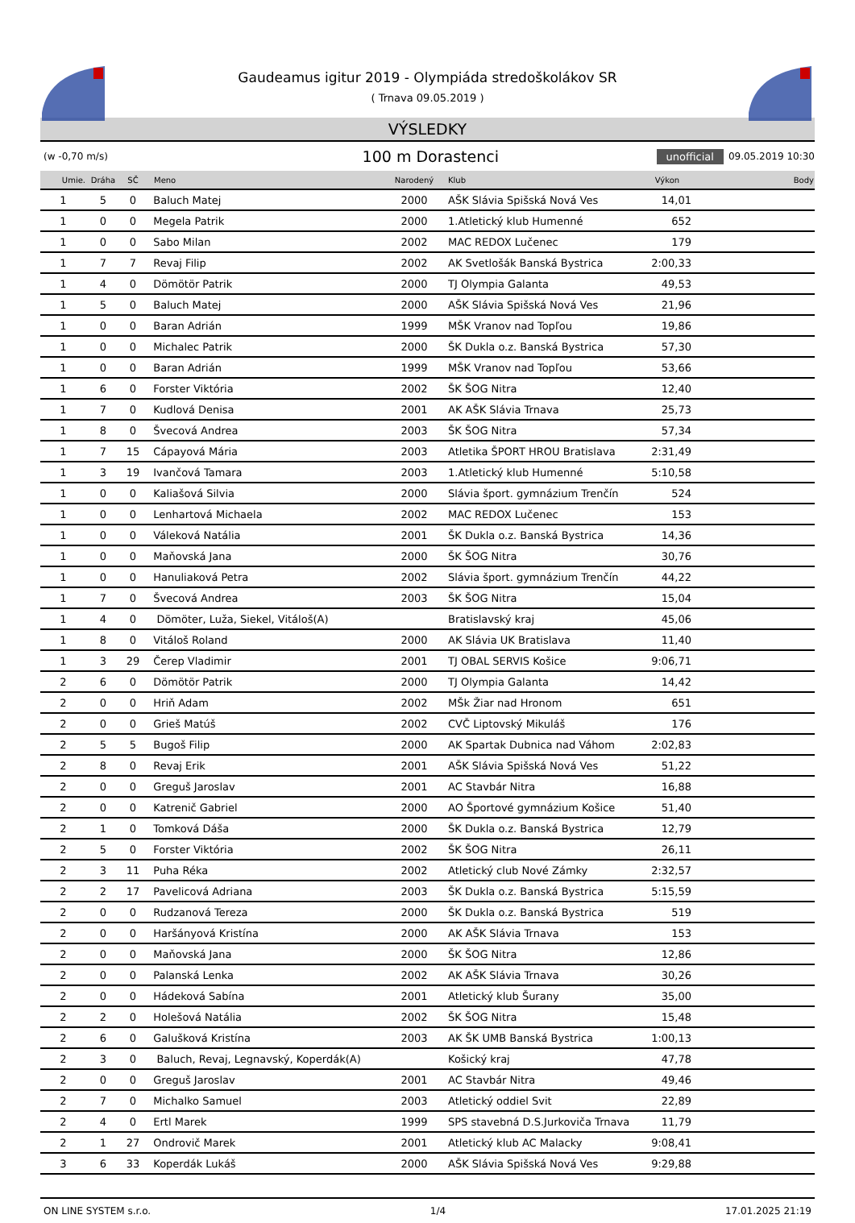Gaudeamus igitur 2019 - Olympiáda stredoškolákov SR
( Trnava 09.05.2019 )
VÝSLEDKY
(w -0,70 m/s)
100 m Dorastenci
unofficial 09.05.2019 10:30
| Umie. | Dráha | SČ | Meno | Narodený | Klub | Výkon | Body |
| --- | --- | --- | --- | --- | --- | --- | --- |
| 1 | 5 | 0 | Baluch Matej | 2000 | AŠK Slávia Spišská Nová Ves | 14,01 | |
| 1 | 0 | 0 | Megela Patrik | 2000 | 1.Atletický klub Humenné | 652 | |
| 1 | 0 | 0 | Sabo Milan | 2002 | MAC REDOX Lučenec | 179 | |
| 1 | 7 | 7 | Revaj Filip | 2002 | AK Svetlošák Banská Bystrica | 2:00,33 | |
| 1 | 4 | 0 | Dömötör Patrik | 2000 | TJ Olympia Galanta | 49,53 | |
| 1 | 5 | 0 | Baluch Matej | 2000 | AŠK Slávia Spišská Nová Ves | 21,96 | |
| 1 | 0 | 0 | Baran Adrián | 1999 | MŠK Vranov nad Topľou | 19,86 | |
| 1 | 0 | 0 | Michalec Patrik | 2000 | ŠK Dukla o.z. Banská Bystrica | 57,30 | |
| 1 | 0 | 0 | Baran Adrián | 1999 | MŠK Vranov nad Topľou | 53,66 | |
| 1 | 6 | 0 | Forster Viktória | 2002 | ŠK ŠOG Nitra | 12,40 | |
| 1 | 7 | 0 | Kudlová Denisa | 2001 | AK AŠK Slávia Trnava | 25,73 | |
| 1 | 8 | 0 | Švecová Andrea | 2003 | ŠK ŠOG Nitra | 57,34 | |
| 1 | 7 | 15 | Cápayová Mária | 2003 | Atletika ŠPORT HROU Bratislava | 2:31,49 | |
| 1 | 3 | 19 | Ivančová Tamara | 2003 | 1.Atletický klub Humenné | 5:10,58 | |
| 1 | 0 | 0 | Kaliašová Silvia | 2000 | Slávia šport. gymnázium Trenčín | 524 | |
| 1 | 0 | 0 | Lenhartová Michaela | 2002 | MAC REDOX Lučenec | 153 | |
| 1 | 0 | 0 | Váleková Natália | 2001 | ŠK Dukla o.z. Banská Bystrica | 14,36 | |
| 1 | 0 | 0 | Maňovská Jana | 2000 | ŠK ŠOG Nitra | 30,76 | |
| 1 | 0 | 0 | Hanuliaková Petra | 2002 | Slávia šport. gymnázium Trenčín | 44,22 | |
| 1 | 7 | 0 | Švecová Andrea | 2003 | ŠK ŠOG Nitra | 15,04 | |
| 1 | 4 | 0 | Dömöter, Luža, Siekel, Vitáloš(A) | | Bratislavský kraj | 45,06 | |
| 1 | 8 | 0 | Vitáloš Roland | 2000 | AK Slávia UK Bratislava | 11,40 | |
| 1 | 3 | 29 | Čerep Vladimir | 2001 | TJ OBAL SERVIS Košice | 9:06,71 | |
| 2 | 6 | 0 | Dömötör Patrik | 2000 | TJ Olympia Galanta | 14,42 | |
| 2 | 0 | 0 | Hriň Adam | 2002 | MŠk Žiar nad Hronom | 651 | |
| 2 | 0 | 0 | Grieš Matúš | 2002 | CVČ Liptovský Mikuláš | 176 | |
| 2 | 5 | 5 | Bugoš Filip | 2000 | AK Spartak Dubnica nad Váhom | 2:02,83 | |
| 2 | 8 | 0 | Revaj Erik | 2001 | AŠK Slávia Spišská Nová Ves | 51,22 | |
| 2 | 0 | 0 | Greguš Jaroslav | 2001 | AC Stavbár Nitra | 16,88 | |
| 2 | 0 | 0 | Katrenič Gabriel | 2000 | AO Športové gymnázium Košice | 51,40 | |
| 2 | 1 | 0 | Tomková Dáša | 2000 | ŠK Dukla o.z. Banská Bystrica | 12,79 | |
| 2 | 5 | 0 | Forster Viktória | 2002 | ŠK ŠOG Nitra | 26,11 | |
| 2 | 3 | 11 | Puha Réka | 2002 | Atletický club Nové Zámky | 2:32,57 | |
| 2 | 2 | 17 | Pavelicová Adriana | 2003 | ŠK Dukla o.z. Banská Bystrica | 5:15,59 | |
| 2 | 0 | 0 | Rudzanová Tereza | 2000 | ŠK Dukla o.z. Banská Bystrica | 519 | |
| 2 | 0 | 0 | Haršányová Kristína | 2000 | AK AŠK Slávia Trnava | 153 | |
| 2 | 0 | 0 | Maňovská Jana | 2000 | ŠK ŠOG Nitra | 12,86 | |
| 2 | 0 | 0 | Palanská Lenka | 2002 | AK AŠK Slávia Trnava | 30,26 | |
| 2 | 0 | 0 | Hádeková Sabína | 2001 | Atletický klub Šurany | 35,00 | |
| 2 | 2 | 0 | Holešová Natália | 2002 | ŠK ŠOG Nitra | 15,48 | |
| 2 | 6 | 0 | Galušková Kristína | 2003 | AK ŠK UMB Banská Bystrica | 1:00,13 | |
| 2 | 3 | 0 | Baluch, Revaj, Legnavský, Koperdák(A) | | Košický kraj | 47,78 | |
| 2 | 0 | 0 | Greguš Jaroslav | 2001 | AC Stavbár Nitra | 49,46 | |
| 2 | 7 | 0 | Michalko Samuel | 2003 | Atletický oddiel Svit | 22,89 | |
| 2 | 4 | 0 | Ertl Marek | 1999 | SPS stavebná D.S.Jurkoviča Trnava | 11,79 | |
| 2 | 1 | 27 | Ondrovič Marek | 2001 | Atletický klub AC Malacky | 9:08,41 | |
| 3 | 6 | 33 | Koperdák Lukáš | 2000 | AŠK Slávia Spišská Nová Ves | 9:29,88 | |
ON LINE SYSTEM s.r.o. 1/4 17.01.2025 21:19